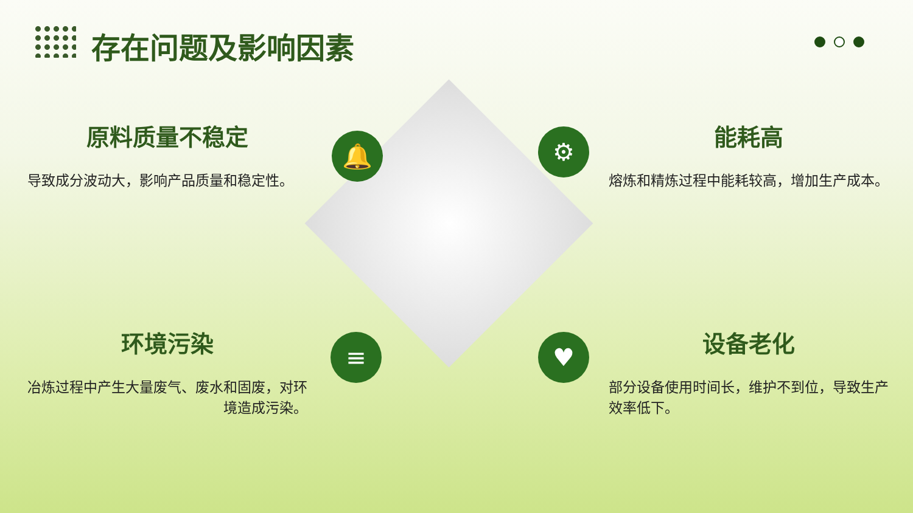存在问题及影响因素
原料质量不稳定
导致成分波动大，影响产品质量和稳定性。
能耗高
熔炼和精炼过程中能耗较高，增加生产成本。
环境污染
冶炼过程中产生大量废气、废水和固废，对环境造成污染。
设备老化
部分设备使用时间长，维护不到位，导致生产效率低下。
🔔 ⚙
≡ ♥